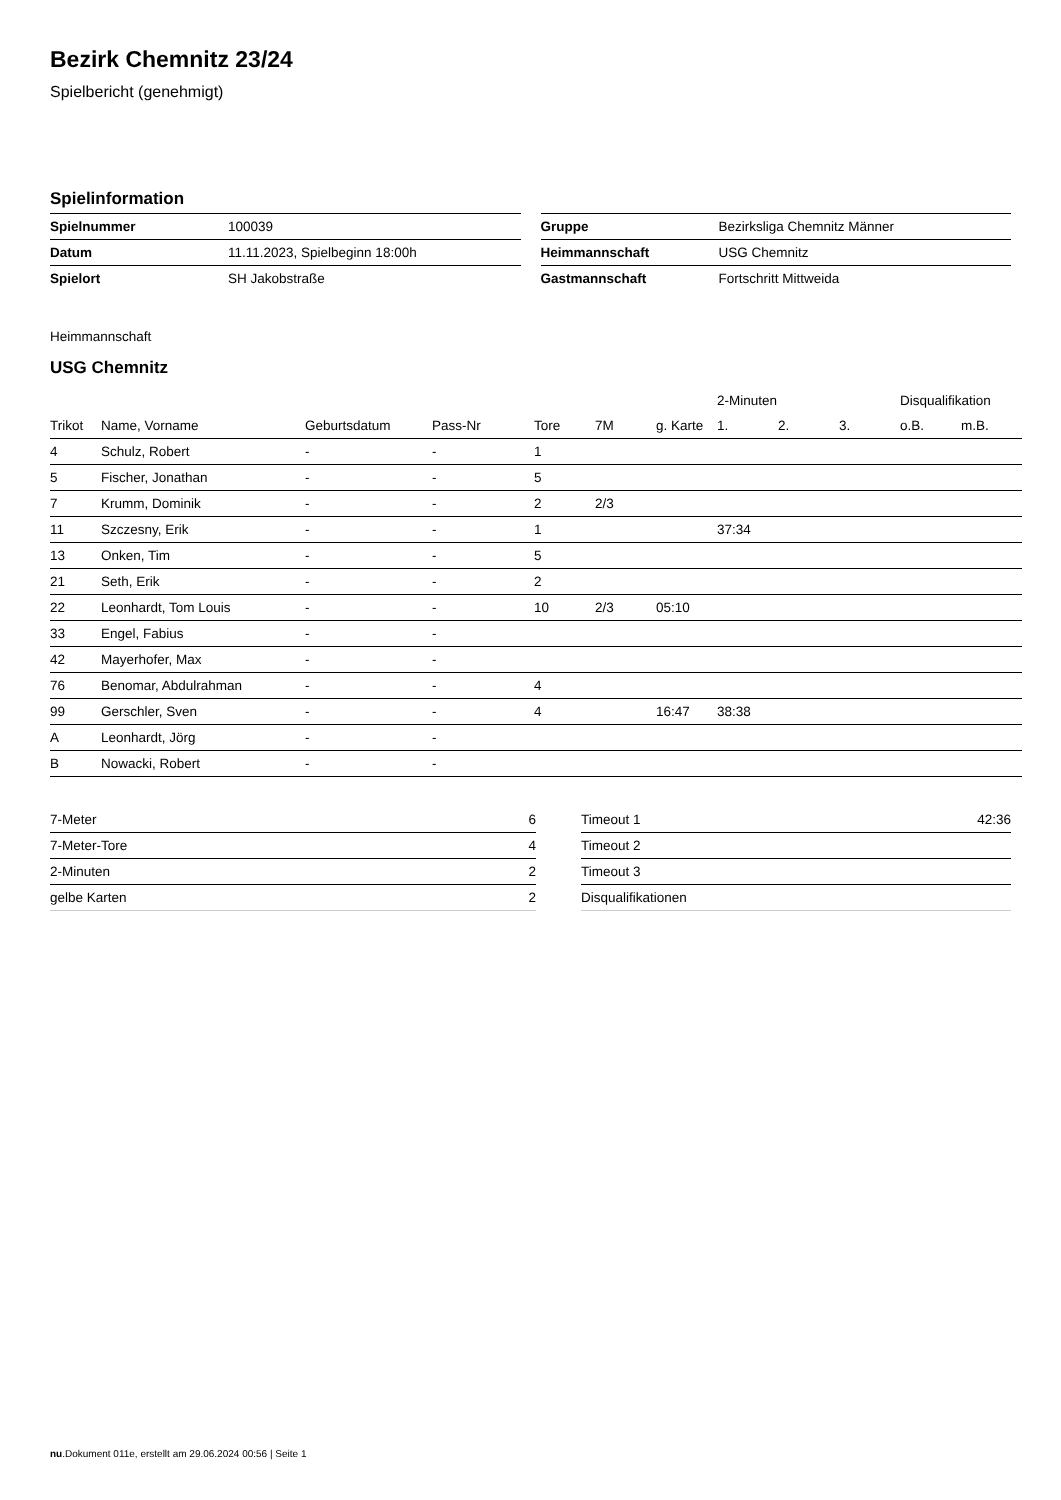Bezirk Chemnitz 23/24
Spielbericht (genehmigt)
Spielinformation
| Spielnummer | 100039 |
| Datum | 11.11.2023, Spielbeginn 18:00h |
| Spielort | SH Jakobstraße |
| Gruppe | Bezirksliga Chemnitz Männer |
| Heimmannschaft | USG Chemnitz |
| Gastmannschaft | Fortschritt Mittweida |
Heimmannschaft
USG Chemnitz
| | | | | | | | 2-Minuten | | | Disqualifikation | |
| --- | --- | --- | --- | --- | --- | --- | --- | --- | --- | --- | --- |
| Trikot | Name, Vorname | Geburtsdatum | Pass-Nr | Tore | 7M | g. Karte | 1. | 2. | 3. | o.B. | m.B. |
| 4 | Schulz, Robert | - | - | 1 | | | | | | | |
| 5 | Fischer, Jonathan | - | - | 5 | | | | | | | |
| 7 | Krumm, Dominik | - | - | 2 | 2/3 | | | | | | |
| 11 | Szczesny, Erik | - | - | 1 | | | 37:34 | | | | |
| 13 | Onken, Tim | - | - | 5 | | | | | | | |
| 21 | Seth, Erik | - | - | 2 | | | | | | | |
| 22 | Leonhardt, Tom Louis | - | - | 10 | 2/3 | 05:10 | | | | | |
| 33 | Engel, Fabius | - | - | | | | | | | | |
| 42 | Mayerhofer, Max | - | - | | | | | | | | |
| 76 | Benomar, Abdulrahman | - | - | 4 | | | | | | | |
| 99 | Gerschler, Sven | - | - | 4 | | 16:47 | 38:38 | | | | |
| A | Leonhardt, Jörg | - | - | | | | | | | | |
| B | Nowacki, Robert | - | - | | | | | | | | |
| 7-Meter | 6 |
| 7-Meter-Tore | 4 |
| 2-Minuten | 2 |
| gelbe Karten | 2 |
| Timeout 1 | 42:36 |
| Timeout 2 | |
| Timeout 3 | |
| Disqualifikationen | |
nu.Dokument 011e, erstellt am 29.06.2024 00:56 | Seite 1